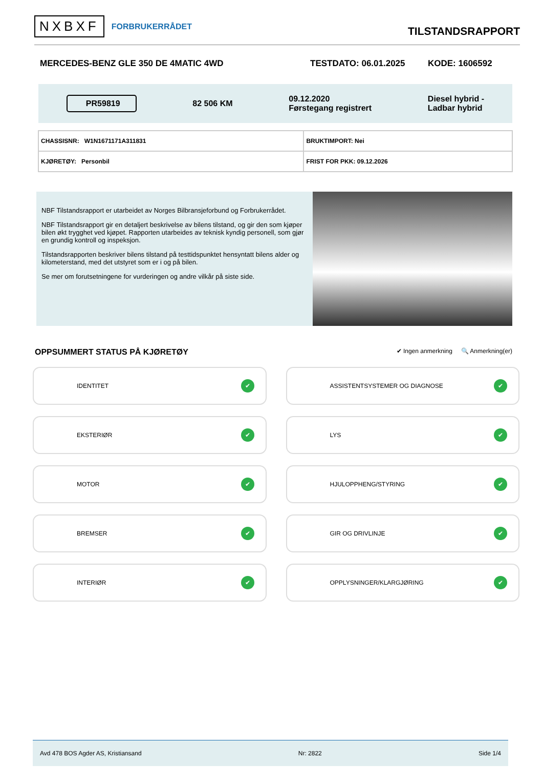NXBXF FORBRUKERRÅDET
TILSTANDSRAPPORT
MERCEDES-BENZ GLE 350 DE 4MATIC 4WD TESTDATO: 06.01.2025 KODE: 1606592
PR59819
82 506 KM
09.12.2020
Førstegang registrert
Diesel hybrid -
Ladbar hybrid
| CHASSISNR: W1N1671171A311831 | BRUKTIMPORT: Nei |
| KJØRETØY: Personbil | FRIST FOR PKK: 09.12.2026 |
NBF Tilstandsrapport er utarbeidet av Norges Bilbransjeforbund og Forbrukerrådet.
NBF Tilstandsrapport gir en detaljert beskrivelse av bilens tilstand, og gir den som kjøper bilen økt trygghet ved kjøpet. Rapporten utarbeides av teknisk kyndig personell, som gjør en grundig kontroll og inspeksjon.
Tilstandsrapporten beskriver bilens tilstand på testtidspunktet hensyntatt bilens alder og kilometerstand, med det utstyret som er i og på bilen.
Se mer om forutsetningene for vurderingen og andre vilkår på siste side.
OPPSUMMERT STATUS PÅ KJØRETØY
✔ Ingen anmerkning 🔍 Anmerkning(er)
IDENTITET ✔
ASSISTENTSYSTEMER OG DIAGNOSE ✔
EKSTERIØR ✔
LYS ✔
MOTOR ✔
HJULOPPHENG/STYRING ✔
BREMSER ✔
GIR OG DRIVLINJE ✔
INTERIØR ✔
OPPLYSNINGER/KLARGJØRING ✔
Avd 478 BOS Agder AS, Kristiansand Nr: 2822 Side 1/4